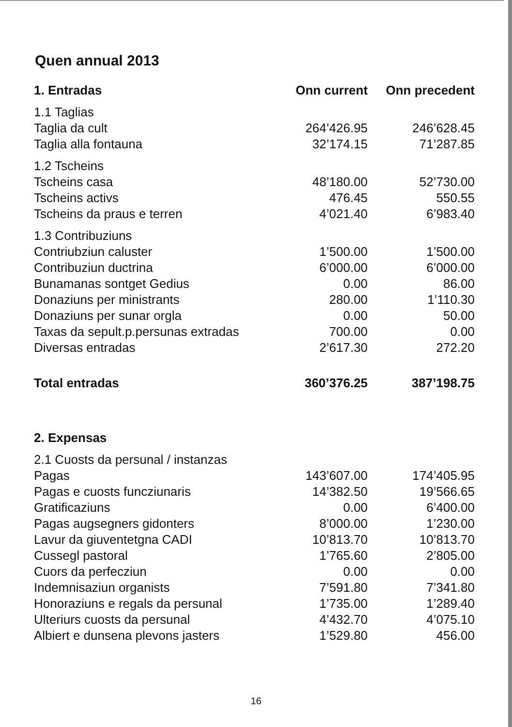Quen annual 2013
| 1. Entradas | Onn current | Onn precedent |
| --- | --- | --- |
| 1.1 Taglias | | |
| Taglia da cult | 264’426.95 | 246’628.45 |
| Taglia alla fontauna | 32’174.15 | 71’287.85 |
| 1.2 Tscheins | | |
| Tscheins casa | 48’180.00 | 52’730.00 |
| Tscheins activs | 476.45 | 550.55 |
| Tscheins da praus e terren | 4’021.40 | 6’983.40 |
| 1.3 Contribuziuns | | |
| Contriubziun caluster | 1’500.00 | 1’500.00 |
| Contribuziun ductrina | 6’000.00 | 6’000.00 |
| Bunamanas sontget Gedius | 0.00 | 86.00 |
| Donaziuns per ministrants | 280.00 | 1’110.30 |
| Donaziuns per sunar orgla | 0.00 | 50.00 |
| Taxas da sepult.p.persunas extradas | 700.00 | 0.00 |
| Diversas entradas | 2’617.30 | 272.20 |
| Total entradas | 360’376.25 | 387’198.75 |
| 2. Expensas | | |
| 2.1 Cuosts da persunal / instanzas | | |
| Pagas | 143’607.00 | 174’405.95 |
| Pagas e cuosts funcziunaris | 14’382.50 | 19’566.65 |
| Gratificaziuns | 0.00 | 6’400.00 |
| Pagas augsegners gidonters | 8’000.00 | 1’230.00 |
| Lavur da giuventetgna CADI | 10’813.70 | 10’813.70 |
| Cussegl pastoral | 1’765.60 | 2’805.00 |
| Cuors da perfecziun | 0.00 | 0.00 |
| Indemnisaziun organists | 7’591.80 | 7’341.80 |
| Honoraziuns e regals da persunal | 1’735.00 | 1’289.40 |
| Ulteriurs cuosts da persunal | 4’432.70 | 4’075.10 |
| Albiert e dunsena plevons jasters | 1’529.80 | 456.00 |
16